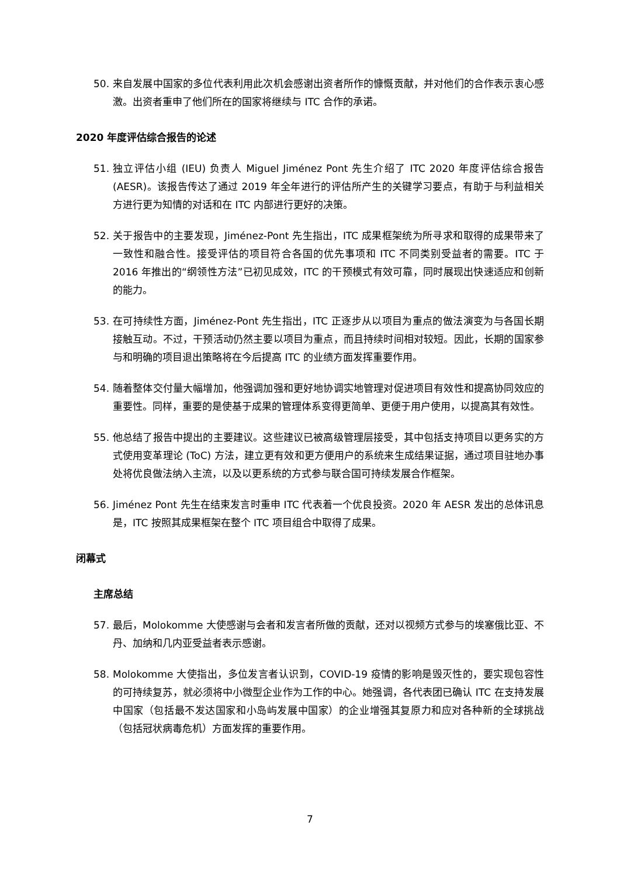50. 来自发展中国家的多位代表利用此次机会感谢出资者所作的慷慨贡献，并对他们的合作表示衷心感激。出资者重申了他们所在的国家将继续与 ITC 合作的承诺。
2020 年度评估综合报告的论述
51. 独立评估小组 (IEU) 负责人 Miguel Jiménez Pont 先生介绍了 ITC 2020 年度评估综合报告 (AESR)。该报告传达了通过 2019 年全年进行的评估所产生的关键学习要点，有助于与利益相关方进行更为知情的对话和在 ITC 内部进行更好的决策。
52. 关于报告中的主要发现，Jiménez-Pont 先生指出，ITC 成果框架统为所寻求和取得的成果带来了一致性和融合性。接受评估的项目符合各国的优先事项和 ITC 不同类别受益者的需要。ITC 于 2016 年推出的“纲领性方法”已初见成效，ITC 的干预模式有效可靠，同时展现出快速适应和创新的能力。
53. 在可持续性方面，Jiménez-Pont 先生指出，ITC 正逐步从以项目为重点的做法演变为与各国长期接触互动。不过，干预活动仍然主要以项目为重点，而且持续时间相对较短。因此，长期的国家参与和明确的项目退出策略将在今后提高 ITC 的业绩方面发挥重要作用。
54. 随着整体交付量大幅增加，他强调加强和更好地协调实地管理对促进项目有效性和提高协同效应的重要性。同样，重要的是使基于成果的管理体系变得更简单、更便于用户使用，以提高其有效性。
55. 他总结了报告中提出的主要建议。这些建议已被高级管理层接受，其中包括支持项目以更务实的方式使用变革理论 (ToC) 方法，建立更有效和更方便用户的系统来生成结果证据，通过项目驻地办事处将优良做法纳入主流，以及以更系统的方式参与联合国可持续发展合作框架。
56. Jiménez Pont 先生在结束发言时重申 ITC 代表着一个优良投资。2020 年 AESR 发出的总体讯息是，ITC 按照其成果框架在整个 ITC 项目组合中取得了成果。
闭幕式
主席总结
57. 最后，Molokomme 大使感谢与会者和发言者所做的贡献，还对以视频方式参与的埃塞俄比亚、不丹、加纳和几内亚受益者表示感谢。
58. Molokomme 大使指出，多位发言者认识到，COVID-19 疫情的影响是毁灭性的，要实现包容性的可持续复苏，就必须将中小微型企业作为工作的中心。她强调，各代表团已确认 ITC 在支持发展中国家（包括最不发达国家和小岛屿发展中国家）的企业增强其复原力和应对各种新的全球挑战（包括冠状病毒危机）方面发挥的重要作用。
7